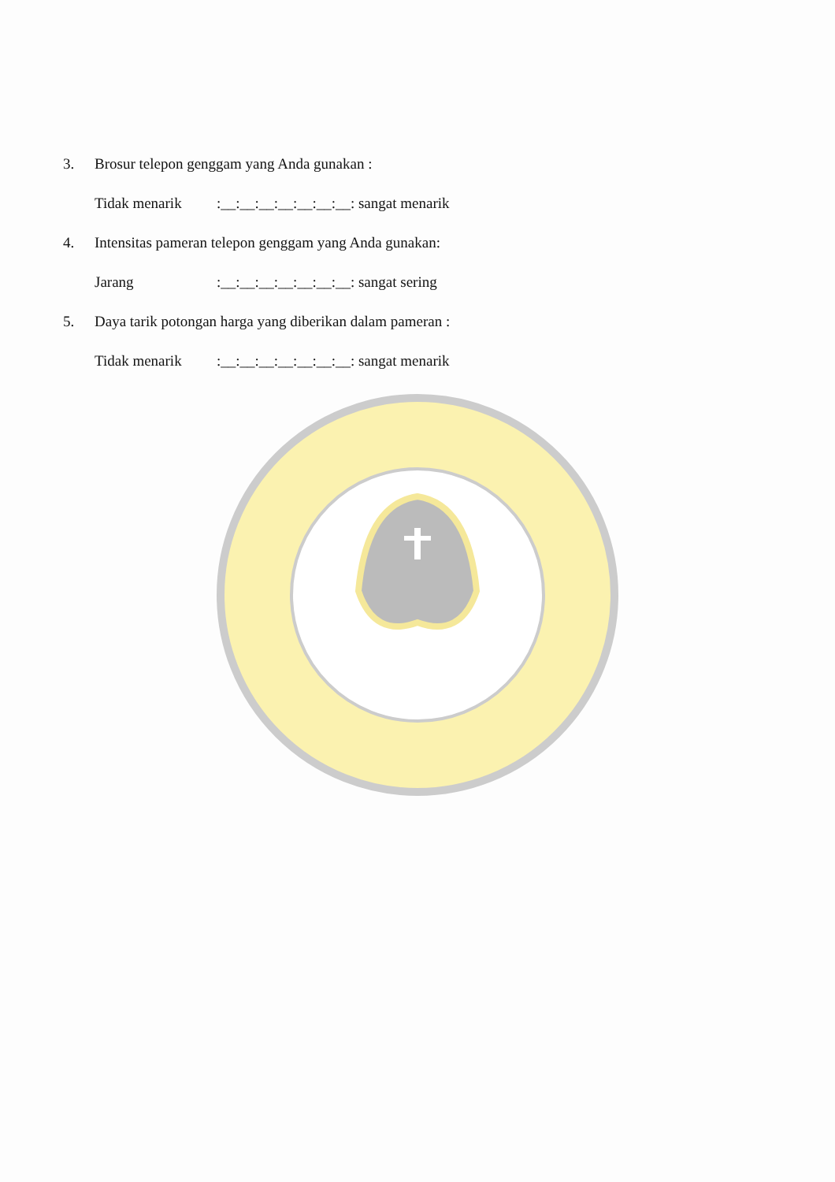3. Brosur telepon genggam yang Anda gunakan :
Tidak menarik:__:__:__:__:__:__:__: sangat menarik
4. Intensitas pameran telepon genggam yang Anda gunakan:
Jarang:__:__:__:__:__:__:__: sangat sering
5. Daya tarik potongan harga yang diberikan dalam pameran :
Tidak menarik:__:__:__:__:__:__:__: sangat menarik